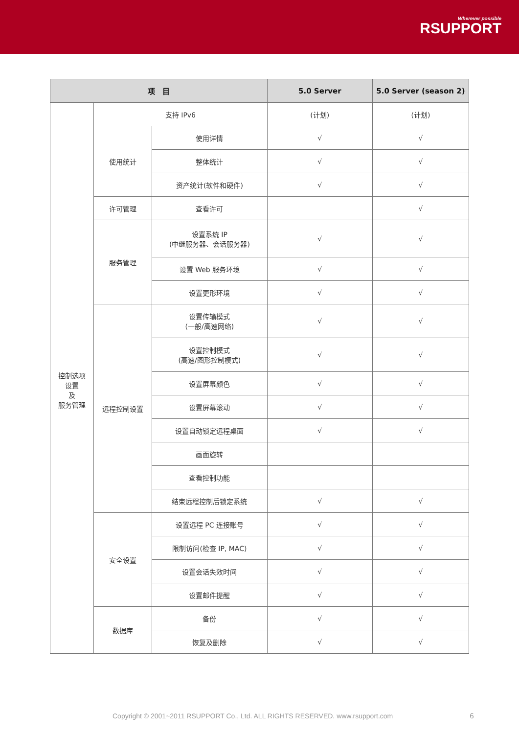Wherever possible
RSUPPORT
| 项 目 | | | 5.0 Server | 5.0 Server (season 2) |
| --- | --- | --- | --- | --- |
| | 支持 IPv6 | | (计划) | (计划) |
| 控制选项 设置 及 服务管理 | 使用统计 | 使用详情 | √ | √ |
| | | 整体统计 | √ | √ |
| | | 资产统计(软件和硬件) | √ | √ |
| | 许可管理 | 查看许可 | | √ |
| | 服务管理 | 设置系统 IP (中继服务器、会话服务器) | √ | √ |
| | | 设置 Web 服务环境 | √ | √ |
| | | 设置更形环境 | √ | √ |
| | 远程控制设置 | 设置传输模式 (一般/高速网络) | √ | √ |
| | | 设置控制模式 (高速/图形控制模式) | √ | √ |
| | | 设置屏幕颜色 | √ | √ |
| | | 设置屏幕滚动 | √ | √ |
| | | 设置自动锁定远程桌面 | √ | √ |
| | | 画面旋转 | | |
| | | 查看控制功能 | | |
| | | 结束远程控制后锁定系统 | √ | √ |
| | 安全设置 | 设置远程 PC 连接账号 | √ | √ |
| | | 限制访问(检查 IP, MAC) | √ | √ |
| | | 设置会话失效时间 | √ | √ |
| | | 设置邮件提醒 | √ | √ |
| | 数据库 | 备份 | √ | √ |
| | | 恢复及删除 | √ | √ |
Copyright © 2001~2011 RSUPPORT Co., Ltd. ALL RIGHTS RESERVED. www.rsupport.com
6